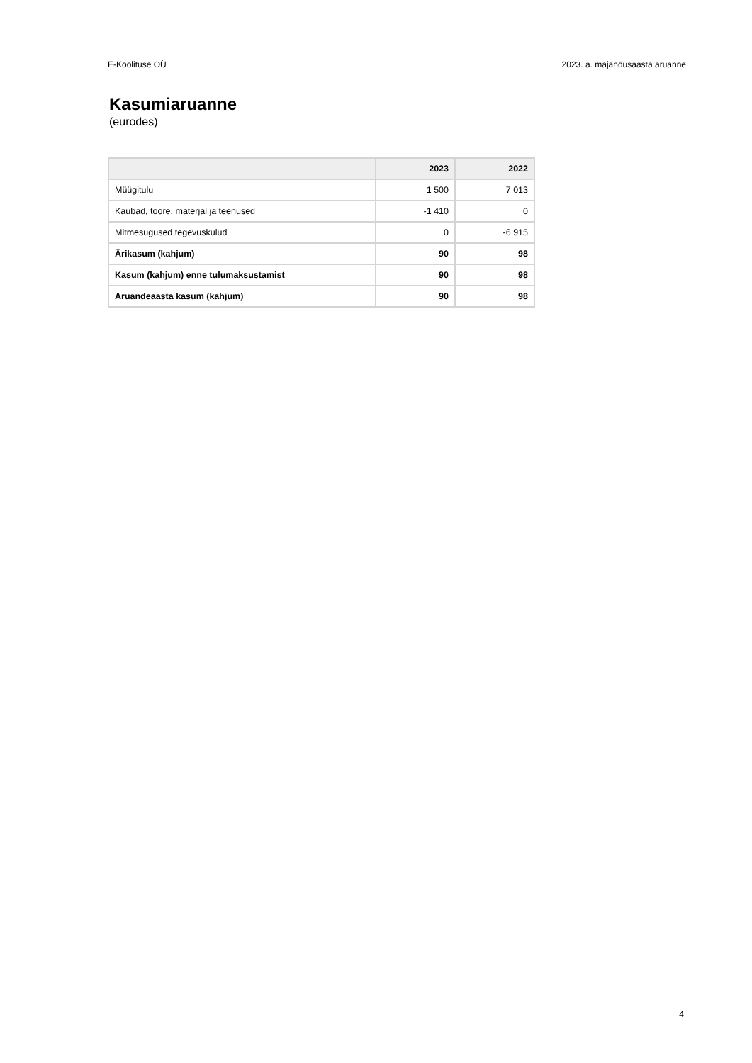E-Koolituse OÜ 2023. a. majandusaasta aruanne
Kasumiaruanne
(eurodes)
| | 2023 | 2022 |
| --- | --- | --- |
| Müügitulu | 1 500 | 7 013 |
| Kaubad, toore, materjal ja teenused | -1 410 | 0 |
| Mitmesugused tegevuskulud | 0 | -6 915 |
| Ärikasum (kahjum) | 90 | 98 |
| Kasum (kahjum) enne tulumaksustamist | 90 | 98 |
| Aruandeaasta kasum (kahjum) | 90 | 98 |
4